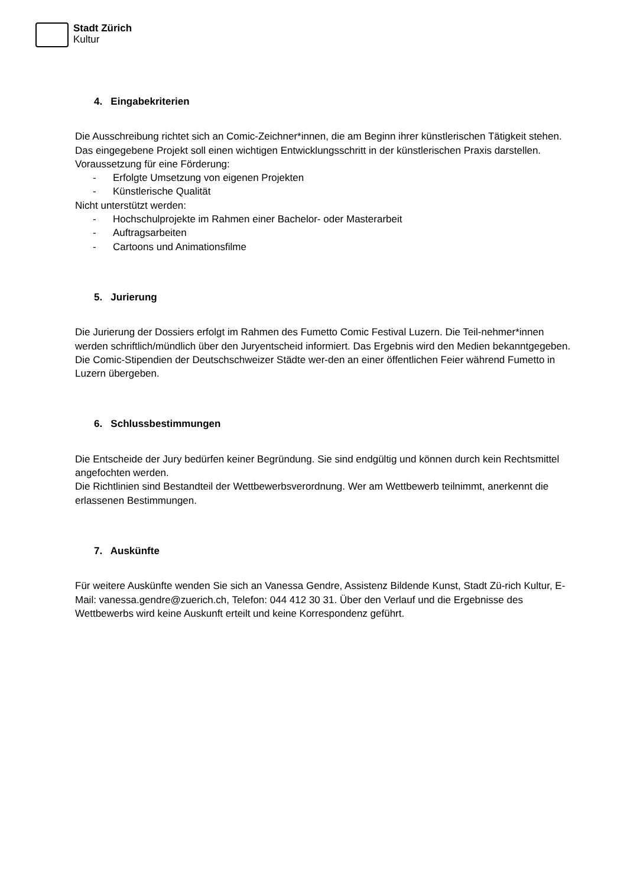Stadt Zürich
Kultur
4. Eingabekriterien
Die Ausschreibung richtet sich an Comic-Zeichner*innen, die am Beginn ihrer künstlerischen Tätigkeit stehen. Das eingegebene Projekt soll einen wichtigen Entwicklungsschritt in der künstlerischen Praxis darstellen.
Voraussetzung für eine Förderung:
- Erfolgte Umsetzung von eigenen Projekten
- Künstlerische Qualität
Nicht unterstützt werden:
- Hochschulprojekte im Rahmen einer Bachelor- oder Masterarbeit
- Auftragsarbeiten
- Cartoons und Animationsfilme
5. Jurierung
Die Jurierung der Dossiers erfolgt im Rahmen des Fumetto Comic Festival Luzern. Die Teil-nehmer*innen werden schriftlich/mündlich über den Juryentscheid informiert. Das Ergebnis wird den Medien bekanntgegeben. Die Comic-Stipendien der Deutschschweizer Städte wer-den an einer öffentlichen Feier während Fumetto in Luzern übergeben.
6. Schlussbestimmungen
Die Entscheide der Jury bedürfen keiner Begründung. Sie sind endgültig und können durch kein Rechtsmittel angefochten werden.
Die Richtlinien sind Bestandteil der Wettbewerbsverordnung. Wer am Wettbewerb teilnimmt, anerkennt die erlassenen Bestimmungen.
7. Auskünfte
Für weitere Auskünfte wenden Sie sich an Vanessa Gendre, Assistenz Bildende Kunst, Stadt Zü-rich Kultur, E-Mail: vanessa.gendre@zuerich.ch, Telefon: 044 412 30 31. Über den Verlauf und die Ergebnisse des Wettbewerbs wird keine Auskunft erteilt und keine Korrespondenz geführt.